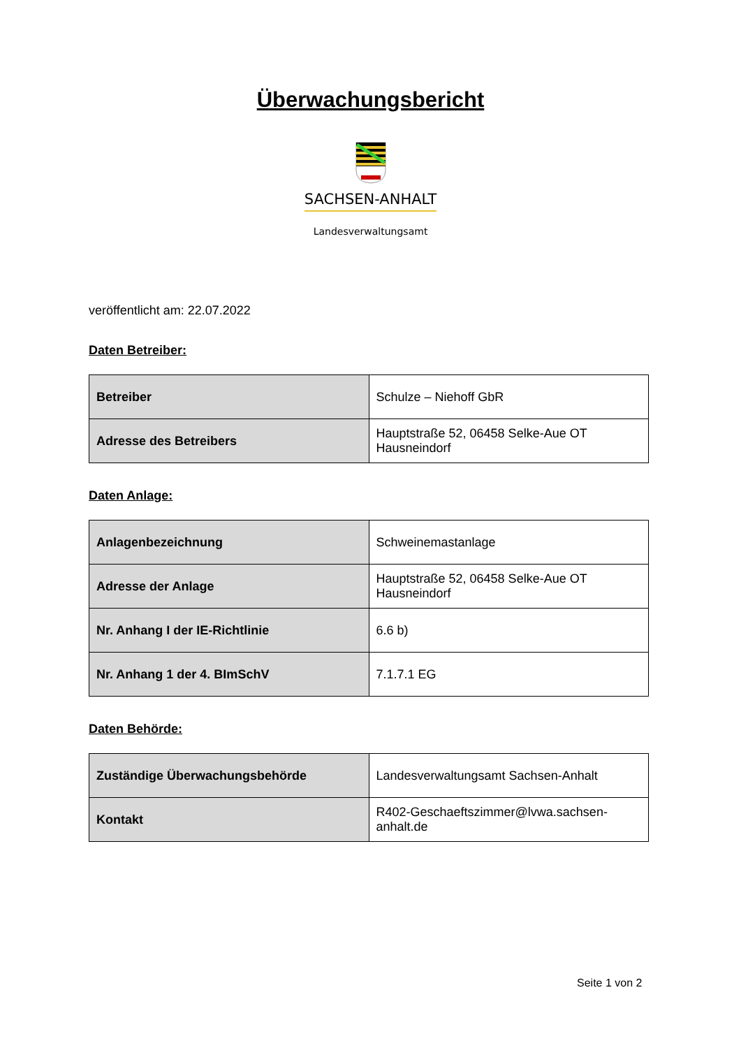Überwachungsbericht
SACHSEN-ANHALT
Landesverwaltungsamt
veröffentlicht am: 22.07.2022
Daten Betreiber:
| Betreiber | Schulze – Niehoff GbR |
| Adresse des Betreibers | Hauptstraße 52, 06458 Selke-Aue OT Hausneindorf |
Daten Anlage:
| Anlagenbezeichnung | Schweinemastanlage |
| Adresse der Anlage | Hauptstraße 52, 06458 Selke-Aue OT Hausneindorf |
| Nr. Anhang I der IE-Richtlinie | 6.6 b) |
| Nr. Anhang 1 der 4. BImSchV | 7.1.7.1 EG |
Daten Behörde:
| Zuständige Überwachungsbehörde | Landesverwaltungsamt Sachsen-Anhalt |
| Kontakt | R402-Geschaeftszimmer@lvwa.sachsen-anhalt.de |
Seite 1 von 2